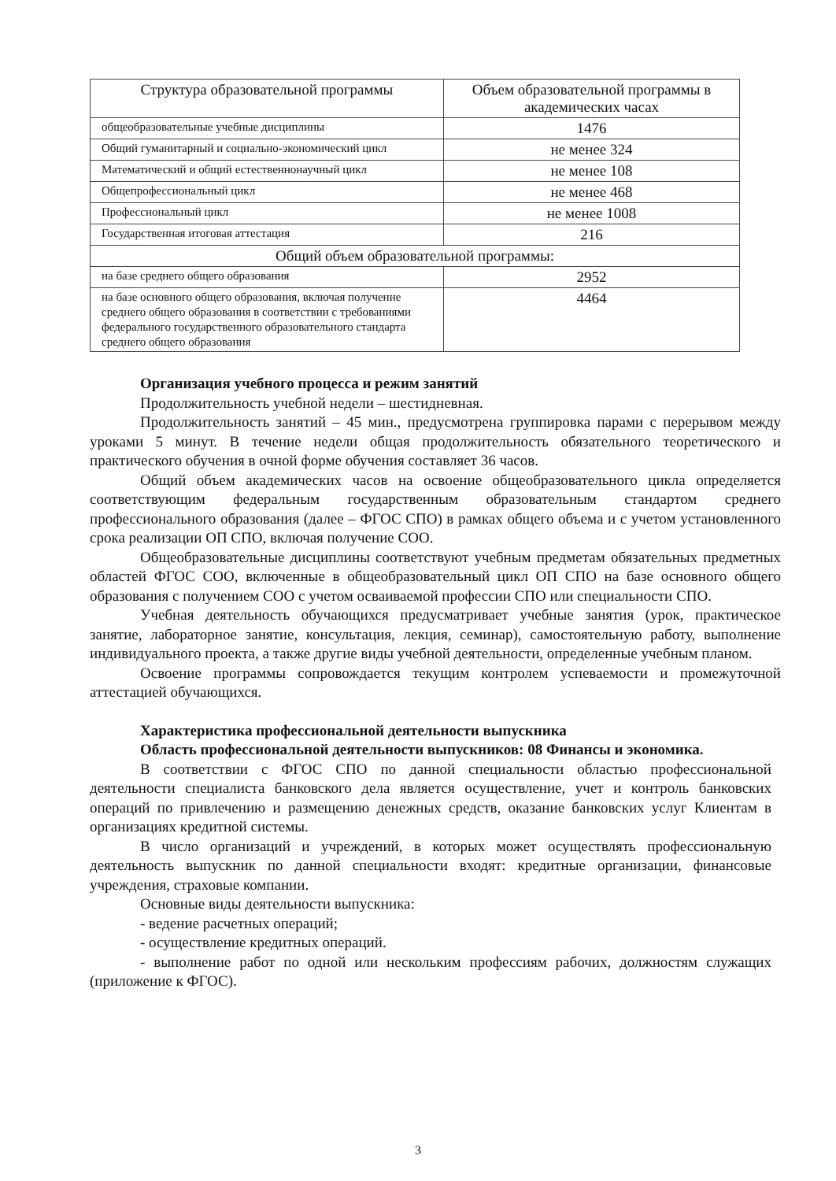| Структура образовательной программы | Объем образовательной программы в академических часах |
| --- | --- |
| общеобразовательные учебные дисциплины | 1476 |
| Общий гуманитарный и социально-экономический цикл | не менее 324 |
| Математический и общий естественнонаучный цикл | не менее 108 |
| Общепрофессиональный цикл | не менее 468 |
| Профессиональный цикл | не менее 1008 |
| Государственная итоговая аттестация | 216 |
| Общий объем образовательной программы: | |
| на базе среднего общего образования | 2952 |
| на базе основного общего образования, включая получение среднего общего образования в соответствии с требованиями федерального государственного образовательного стандарта среднего общего образования | 4464 |
Организация учебного процесса и режим занятий
Продолжительность учебной недели – шестидневная.
Продолжительность занятий – 45 мин., предусмотрена группировка парами с перерывом между уроками 5 минут. В течение недели общая продолжительность обязательного теоретического и практического обучения в очной форме обучения составляет 36 часов.
Общий объем академических часов на освоение общеобразовательного цикла определяется соответствующим федеральным государственным образовательным стандартом среднего профессионального образования (далее – ФГОС СПО) в рамках общего объема и с учетом установленного срока реализации ОП СПО, включая получение СОО.
Общеобразовательные дисциплины соответствуют учебным предметам обязательных предметных областей ФГОС СОО, включенные в общеобразовательный цикл ОП СПО на базе основного общего образования с получением СОО с учетом осваиваемой профессии СПО или специальности СПО.
Учебная деятельность обучающихся предусматривает учебные занятия (урок, практическое занятие, лабораторное занятие, консультация, лекция, семинар), самостоятельную работу, выполнение индивидуального проекта, а также другие виды учебной деятельности, определенные учебным планом.
Освоение программы сопровождается текущим контролем успеваемости и промежуточной аттестацией обучающихся.
Характеристика профессиональной деятельности выпускника
Область профессиональной деятельности выпускников: 08 Финансы и экономика.
В соответствии с ФГОС СПО по данной специальности областью профессиональной деятельности специалиста банковского дела является осуществление, учет и контроль банковских операций по привлечению и размещению денежных средств, оказание банковских услуг Клиентам в организациях кредитной системы.
В число организаций и учреждений, в которых может осуществлять профессиональную деятельность выпускник по данной специальности входят: кредитные организации, финансовые учреждения, страховые компании.
Основные виды деятельности выпускника:
- ведение расчетных операций;
- осуществление кредитных операций.
- выполнение работ по одной или нескольким профессиям рабочих, должностям служащих (приложение к ФГОС).
3